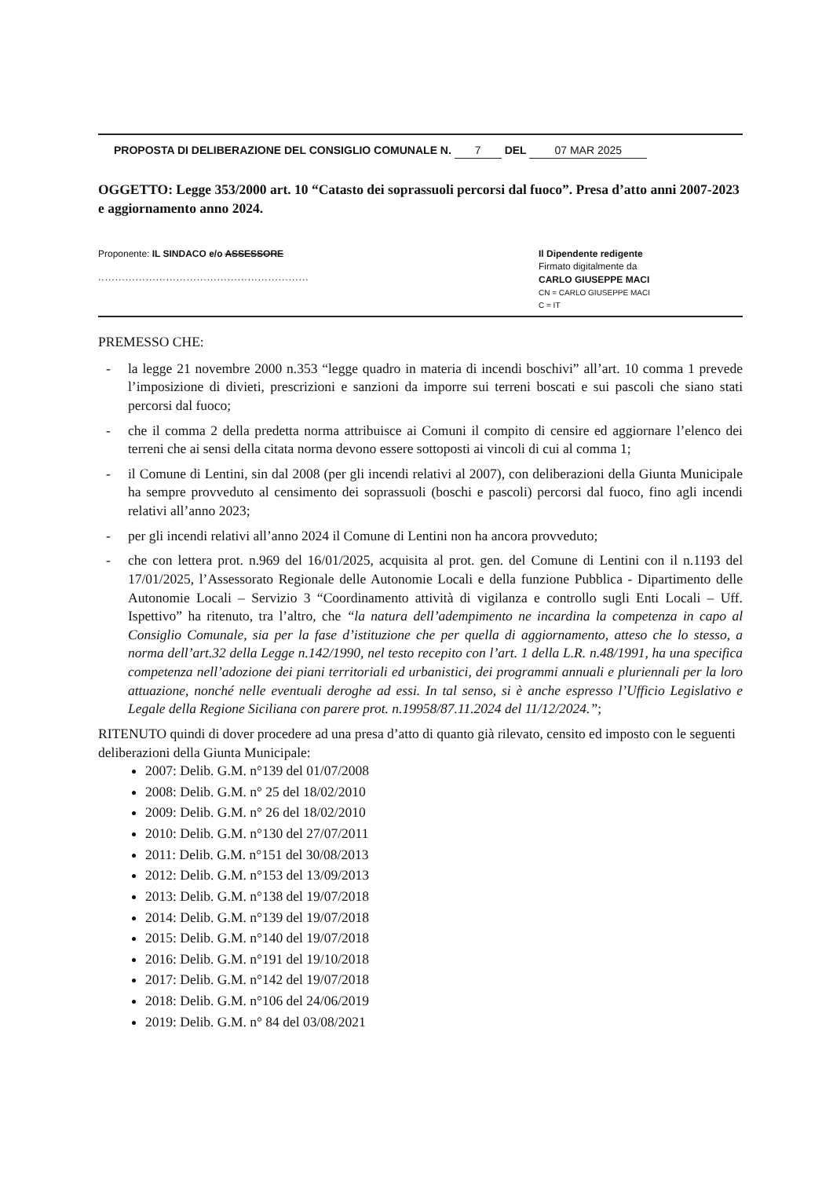PROPOSTA DI DELIBERAZIONE DEL CONSIGLIO COMUNALE N. 7 DEL 07 MAR 2025
OGGETTO: Legge 353/2000 art. 10 “Catasto dei soprassuoli percorsi dal fuoco”. Presa d’atto anni 2007-2023 e aggiornamento anno 2024.
Proponente: IL SINDACO e/o ASSESSORE
..............................................................
Il Dipendente redigente
Firmato digitalmente da
CARLO GIUSEPPE MACI
CN = CARLO GIUSEPPE MACI
C = IT
PREMESSO CHE:
- la legge 21 novembre 2000 n.353 “legge quadro in materia di incendi boschivi” all’art. 10 comma 1 prevede l’imposizione di divieti, prescrizioni e sanzioni da imporre sui terreni boscati e sui pascoli che siano stati percorsi dal fuoco;
- che il comma 2 della predetta norma attribuisce ai Comuni il compito di censire ed aggiornare l’elenco dei terreni che ai sensi della citata norma devono essere sottoposti ai vincoli di cui al comma 1;
- il Comune di Lentini, sin dal 2008 (per gli incendi relativi al 2007), con deliberazioni della Giunta Municipale ha sempre provveduto al censimento dei soprassuoli (boschi e pascoli) percorsi dal fuoco, fino agli incendi relativi all’anno 2023;
- per gli incendi relativi all’anno 2024 il Comune di Lentini non ha ancora provveduto;
- che con lettera prot. n.969 del 16/01/2025, acquisita al prot. gen. del Comune di Lentini con il n.1193 del 17/01/2025, l’Assessorato Regionale delle Autonomie Locali e della funzione Pubblica - Dipartimento delle Autonomie Locali – Servizio 3 “Coordinamento attività di vigilanza e controllo sugli Enti Locali – Uff. Ispettivo” ha ritenuto, tra l’altro, che “la natura dell’adempimento ne incardina la competenza in capo al Consiglio Comunale, sia per la fase d’istituzione che per quella di aggiornamento, atteso che lo stesso, a norma dell’art.32 della Legge n.142/1990, nel testo recepito con l’art. 1 della L.R. n.48/1991, ha una specifica competenza nell’adozione dei piani territoriali ed urbanistici, dei programmi annuali e pluriennali per la loro attuazione, nonché nelle eventuali deroghe ad essi. In tal senso, si è anche espresso l’Ufficio Legislativo e Legale della Regione Siciliana con parere prot. n.19958/87.11.2024 del 11/12/2024.”;
RITENUTO quindi di dover procedere ad una presa d’atto di quanto già rilevato, censito ed imposto con le seguenti deliberazioni della Giunta Municipale:
2007: Delib. G.M. n°139 del 01/07/2008
2008: Delib. G.M. n° 25 del 18/02/2010
2009: Delib. G.M. n° 26 del 18/02/2010
2010: Delib. G.M. n°130 del 27/07/2011
2011: Delib. G.M. n°151 del 30/08/2013
2012: Delib. G.M. n°153 del 13/09/2013
2013: Delib. G.M. n°138 del 19/07/2018
2014: Delib. G.M. n°139 del 19/07/2018
2015: Delib. G.M. n°140 del 19/07/2018
2016: Delib. G.M. n°191 del 19/10/2018
2017: Delib. G.M. n°142 del 19/07/2018
2018: Delib. G.M. n°106 del 24/06/2019
2019: Delib. G.M. n° 84 del 03/08/2021